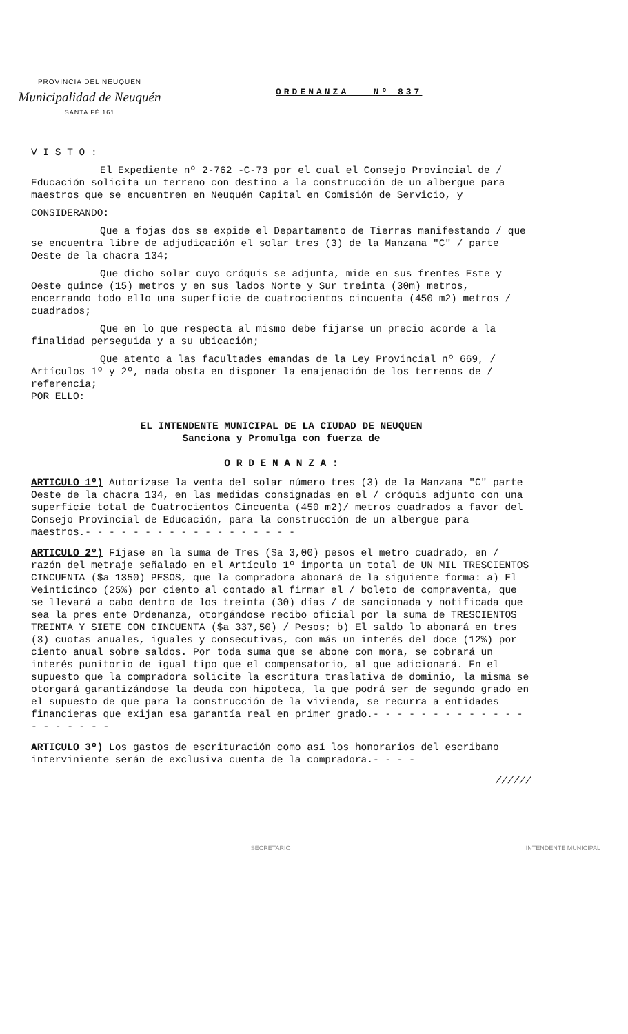PROVINCIA DEL NEUQUEN
Municipalidad de Neuquén
SANTA FÉ 161
ORDENANZA Nº 837
V I S T O :
El Expediente nº 2-762 -C-73 por el cual el Consejo Provincial de / Educación solicita un terreno con destino a la construcción de un albergue para maestros que se encuentren en Neuquén Capital en Comisión de Servicio, y
CONSIDERANDO:
Que a fojas dos se expide el Departamento de Tierras manifestando / que se encuentra libre de adjudicación el solar tres (3) de la Manzana "C" / parte Oeste de la chacra 134;
Que dicho solar cuyo cróquis se adjunta, mide en sus frentes Este y Oeste quince (15) metros y en sus lados Norte y Sur treinta (30m) metros, encerrando todo ello una superficie de cuatrocientos cincuenta (450 m2) metros / cuadrados;
Que en lo que respecta al mismo debe fijarse un precio acorde a la finalidad perseguida y a su ubicación;
Que atento a las facultades emandas de la Ley Provincial nº 669, / Artículos 1º y 2º, nada obsta en disponer la enajenación de los terrenos de / referencia;
POR ELLO:
EL INTENDENTE MUNICIPAL DE LA CIUDAD DE NEUQUEN
Sanciona y Promulga con fuerza de
O R D E N A N Z A :
ARTICULO 1º) Autorízase la venta del solar número tres (3) de la Manzana "C" parte Oeste de la chacra 134, en las medidas consignadas en el / cróquis adjunto con una superficie total de Cuatrocientos Cincuenta (450 m2)/ metros cuadrados a favor del Consejo Provincial de Educación, para la construcción de un albergue para maestros.- - - - - - - - - - - - - - - - - -
ARTICULO 2º) Fíjase en la suma de Tres ($a 3,00) pesos el metro cuadrado, en / razón del metraje señalado en el Artículo 1º importa un total de UN MIL TRESCIENTOS CINCUENTA ($a 1350) PESOS, que la compradora abonará de la siguiente forma: a) El Veinticinco (25%) por ciento al contado al firmar el / boleto de compraventa, que se llevará a cabo dentro de los treinta (30) días / de sancionada y notificada que sea la pres ente Ordenanza, otorgándose recibo oficial por la suma de TRESCIENTOS TREINTA Y SIETE CON CINCUENTA ($a 337,50) / Pesos; b) El saldo lo abonará en tres (3) cuotas anuales, iguales y consecutivas, con más un interés del doce (12%) por ciento anual sobre saldos. Por toda suma que se abone con mora, se cobrará un interés punitorio de igual tipo que el compensatorio, al que adicionará. En el supuesto que la compradora solicite la escritura traslativa de dominio, la misma se otorgará garantizándose la deuda con hipoteca, la que podrá ser de segundo grado en el supuesto de que para la construcción de la vivienda, se recurra a entidades financieras que exijan esa garantía real en primer grado.- - - - - - - - - - - - - - - - - - - -
ARTICULO 3º) Los gastos de escrituración como así los honorarios del escribano interviniente serán de exclusiva cuenta de la compradora.- - - -
//////
SECRETARIO INTENDENTE MUNICIPAL